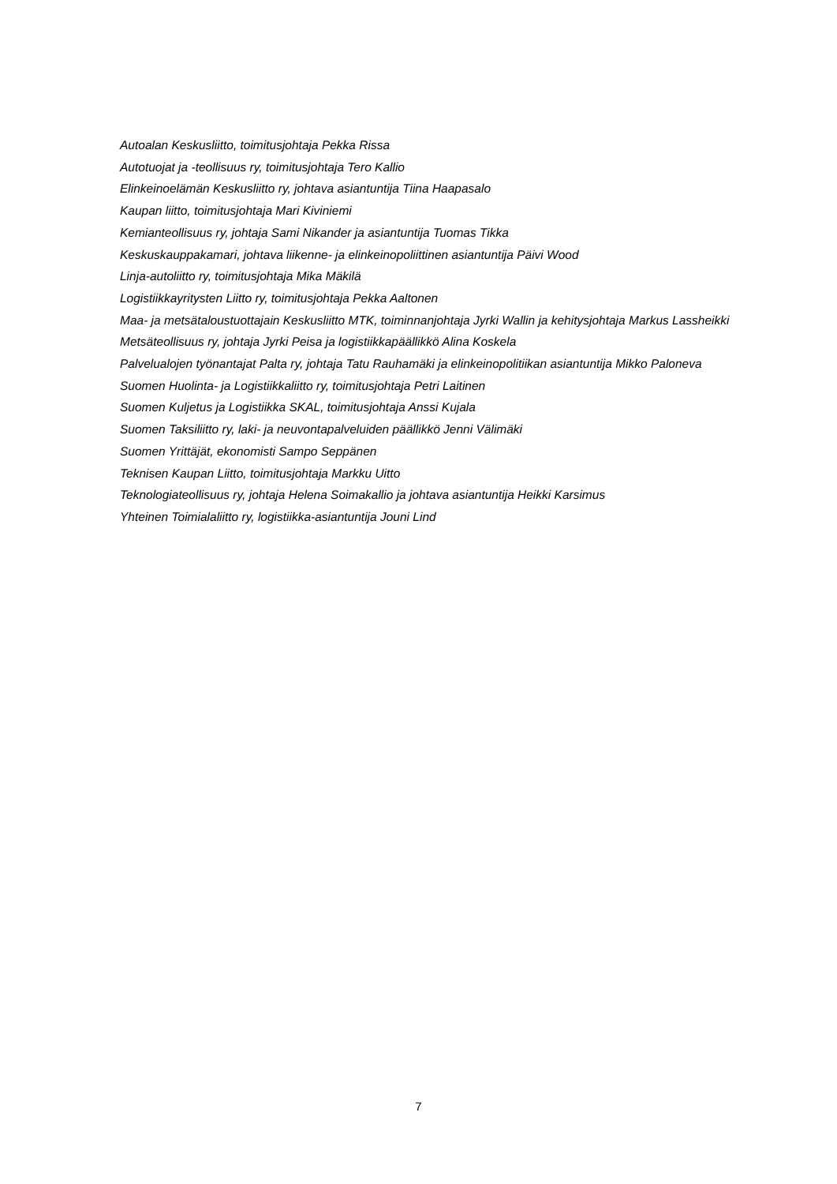Autoalan Keskusliitto, toimitusjohtaja Pekka Rissa
Autotuojat ja -teollisuus ry, toimitusjohtaja Tero Kallio
Elinkeinoelämän Keskusliitto ry, johtava asiantuntija Tiina Haapasalo
Kaupan liitto, toimitusjohtaja Mari Kiviniemi
Kemianteollisuus ry, johtaja Sami Nikander ja asiantuntija Tuomas Tikka
Keskuskauppakamari, johtava liikenne- ja elinkeinopoliittinen asiantuntija Päivi Wood
Linja-autoliitto ry, toimitusjohtaja Mika Mäkilä
Logistiikkayritysten Liitto ry, toimitusjohtaja Pekka Aaltonen
Maa- ja metsätaloustuottajain Keskusliitto MTK, toiminnanjohtaja Jyrki Wallin ja kehitysjohtaja Markus Lassheikki
Metsäteollisuus ry, johtaja Jyrki Peisa ja logistiikkapäällikkö Alina Koskela
Palvelualojen työnantajat Palta ry, johtaja Tatu Rauhamäki ja elinkeinopolitiikan asiantuntija Mikko Paloneva
Suomen Huolinta- ja Logistiikkaliitto ry, toimitusjohtaja Petri Laitinen
Suomen Kuljetus ja Logistiikka SKAL, toimitusjohtaja Anssi Kujala
Suomen Taksiliitto ry, laki- ja neuvontapalveluiden päällikkö Jenni Välimäki
Suomen Yrittäjät, ekonomisti Sampo Seppänen
Teknisen Kaupan Liitto, toimitusjohtaja Markku Uitto
Teknologiateollisuus ry, johtaja Helena Soimakallio ja johtava asiantuntija Heikki Karsimus
Yhteinen Toimialaliitto ry, logistiikka-asiantuntija Jouni Lind
7